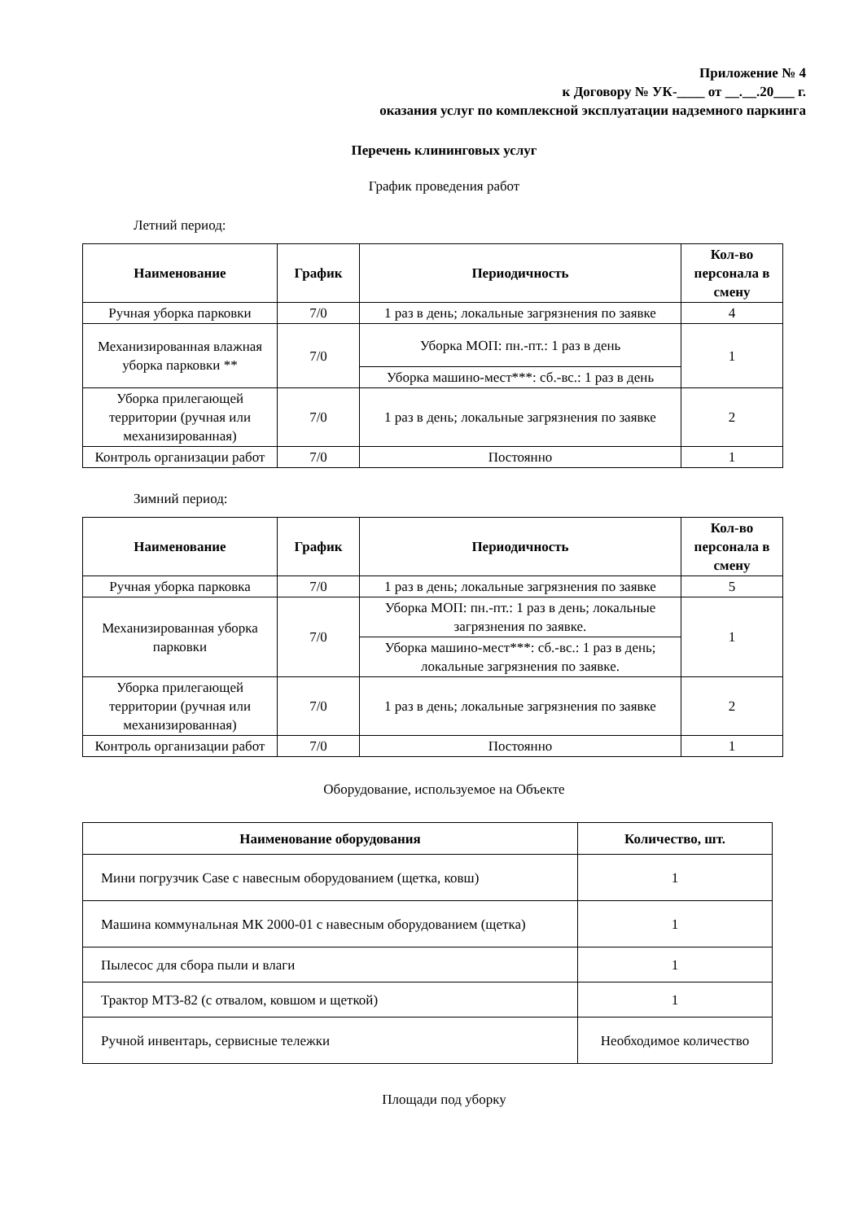Приложение № 4
к Договору № УК-____ от __.__.20___ г.
оказания услуг по комплексной эксплуатации надземного паркинга
Перечень клининговых услуг
График проведения работ
Летний период:
| Наименование | График | Периодичность | Кол-во персонала в смену |
| --- | --- | --- | --- |
| Ручная уборка парковки | 7/0 | 1 раз в день; локальные загрязнения по заявке | 4 |
| Механизированная влажная уборка парковки ** | 7/0 | Уборка МОП: пн.-пт.: 1 раз в день | 1 |
| | | Уборка машино-мест***: сб.-вс.: 1 раз в день | |
| Уборка прилегающей территории (ручная или механизированная) | 7/0 | 1 раз в день; локальные загрязнения по заявке | 2 |
| Контроль организации работ | 7/0 | Постоянно | 1 |
Зимний период:
| Наименование | График | Периодичность | Кол-во персонала в смену |
| --- | --- | --- | --- |
| Ручная уборка парковка | 7/0 | 1 раз в день; локальные загрязнения по заявке | 5 |
| Механизированная уборка парковки | 7/0 | Уборка МОП: пн.-пт.: 1 раз в день; локальные загрязнения по заявке. | 1 |
| | | Уборка машино-мест***: сб.-вс.: 1 раз в день; локальные загрязнения по заявке. | |
| Уборка прилегающей территории (ручная или механизированная) | 7/0 | 1 раз в день; локальные загрязнения по заявке | 2 |
| Контроль организации работ | 7/0 | Постоянно | 1 |
Оборудование, используемое на Объекте
| Наименование оборудования | Количество, шт. |
| --- | --- |
| Мини погрузчик Case с навесным оборудованием (щетка, ковш) | 1 |
| Машина коммунальная МК 2000-01 с навесным оборудованием (щетка) | 1 |
| Пылесос для сбора пыли и влаги | 1 |
| Трактор МТЗ-82 (с отвалом, ковшом и щеткой) | 1 |
| Ручной инвентарь, сервисные тележки | Необходимое количество |
Площади под уборку